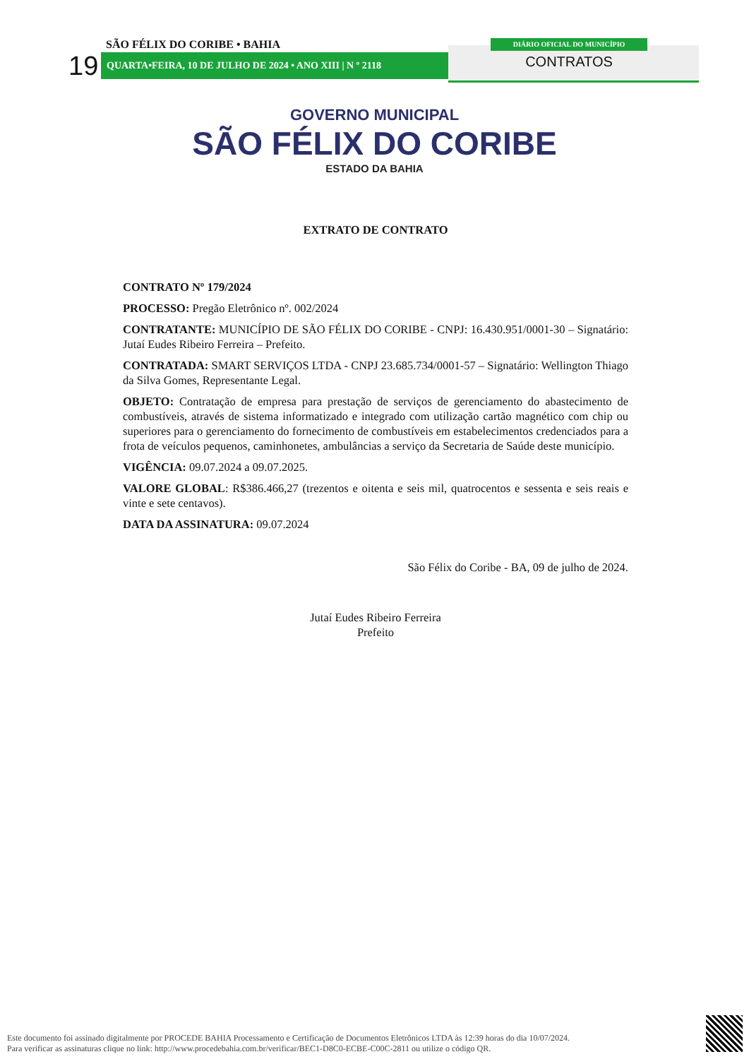19
SÃO FÉLIX DO CORIBE • BAHIA
QUARTA•FEIRA, 10 DE JULHO DE 2024 • ANO XIII | N º 2118
DIÁRIO OFICIAL DO MUNICÍPIO
CONTRATOS
GOVERNO MUNICIPAL
SÃO FÉLIX DO CORIBE
ESTADO DA BAHIA
EXTRATO DE CONTRATO
CONTRATO Nº 179/2024
PROCESSO: Pregão Eletrônico nº. 002/2024
CONTRATANTE: MUNICÍPIO DE SÃO FÉLIX DO CORIBE - CNPJ: 16.430.951/0001-30 – Signatário: Jutaí Eudes Ribeiro Ferreira – Prefeito.
CONTRATADA: SMART SERVIÇOS LTDA - CNPJ 23.685.734/0001-57 – Signatário: Wellington Thiago da Silva Gomes, Representante Legal.
OBJETO: Contratação de empresa para prestação de serviços de gerenciamento do abastecimento de combustíveis, através de sistema informatizado e integrado com utilização cartão magnético com chip ou superiores para o gerenciamento do fornecimento de combustíveis em estabelecimentos credenciados para a frota de veículos pequenos, caminhonetes, ambulâncias a serviço da Secretaria de Saúde deste município.
VIGÊNCIA: 09.07.2024 a 09.07.2025.
VALORE GLOBAL: R$386.466,27 (trezentos e oitenta e seis mil, quatrocentos e sessenta e seis reais e vinte e sete centavos).
DATA DA ASSINATURA: 09.07.2024
São Félix do Coribe - BA, 09 de julho de 2024.
Jutaí Eudes Ribeiro Ferreira
Prefeito
Este documento foi assinado digitalmente por PROCEDE BAHIA Processamento e Certificação de Documentos Eletrônicos LTDA às 12:39 horas do dia 10/07/2024.
Para verificar as assinaturas clique no link: http://www.procedebahia.com.br/verificar/BEC1-D8C0-ECBE-C00C-2811 ou utilize o código QR.